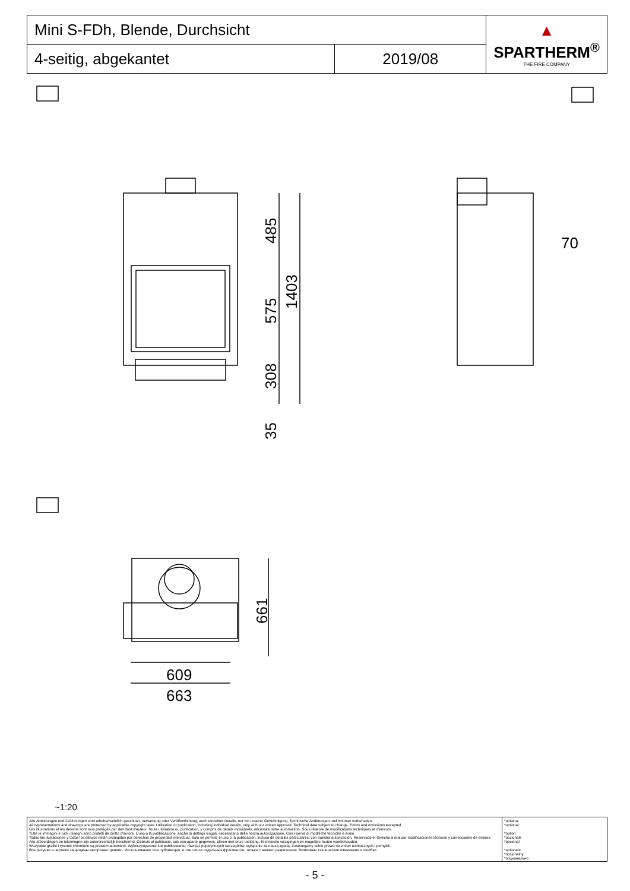| Mini S-FDh, Blende, Durchsicht | | ▲ SPARTHERM<sup>®</sup> THE FIRE COMPANY |
| 4-seitig, abgekantet | 2019/08 | |
485
575
1403
308
35
70
661
609
663
~1:20
| Alle Abbildungen und Zeichnungen sind urheberrechtlich geschützt. Verwertung oder Veröffentlichung, auch einzelner Details, nur mit unserer Genehmigung. Technische Änderungen und Irrtümer vorbehalten. All representations and drawings are protected by applicable copyright laws. Utilisation or publication, including individual details, only with our written approval. Technical data subject to change. Errors and omissions excepted. Les illustrations et les dessins sont tous protégés par des droit d'auteur. Toute utilisation ou publication, y compris de détails individuels, nécessite notre autorisation. Sous réserve de modifications techniques et d'erreurs. Tutte le immagini e tutti i disegni sono protetti da diritto d'autore. L'uso o la pubblicazione, anche di dettagli singoli, necessitano della nostra autorizzazione. Con riserva di modifiche tecniche e errori. Todas las ilustaciones y todos los dibujos están protegidos por derechos de propiedad intelectual. Solo se permite el uso o la publicación, incluso de detalles particulares, con nuestra autorización. Reservado el derecho a realizar modificaciones técnicas y correcciones de errores. Alle afbeeldingen en tekeningen zijn autersrechtelijk beschermd. Gebruik of publicatie, ook van aparte gegevens, alleen met onze toelating. Technische wijzigingen en mogelijke fouten voorbehouden. Wszystkie grafiki i rysunki chronione są prawem autorskim. Wykorzystywanie lub publikowanie, również pojedynczych szczegółów, wyłącznie za naszą zgodą. Zastrzegamy sobie prawo do zmian technicznych i pomyłek. Все рисунки и чертежи защищены авторским правом.. Использование или публикация, в том числе отдельных фрагментов, только с нашего разрешения. Возможны технические изменения и ошибки. | *optional *optional *option *opzionale *opcional *optionele *opcjonalny *опционально |
- 5 -